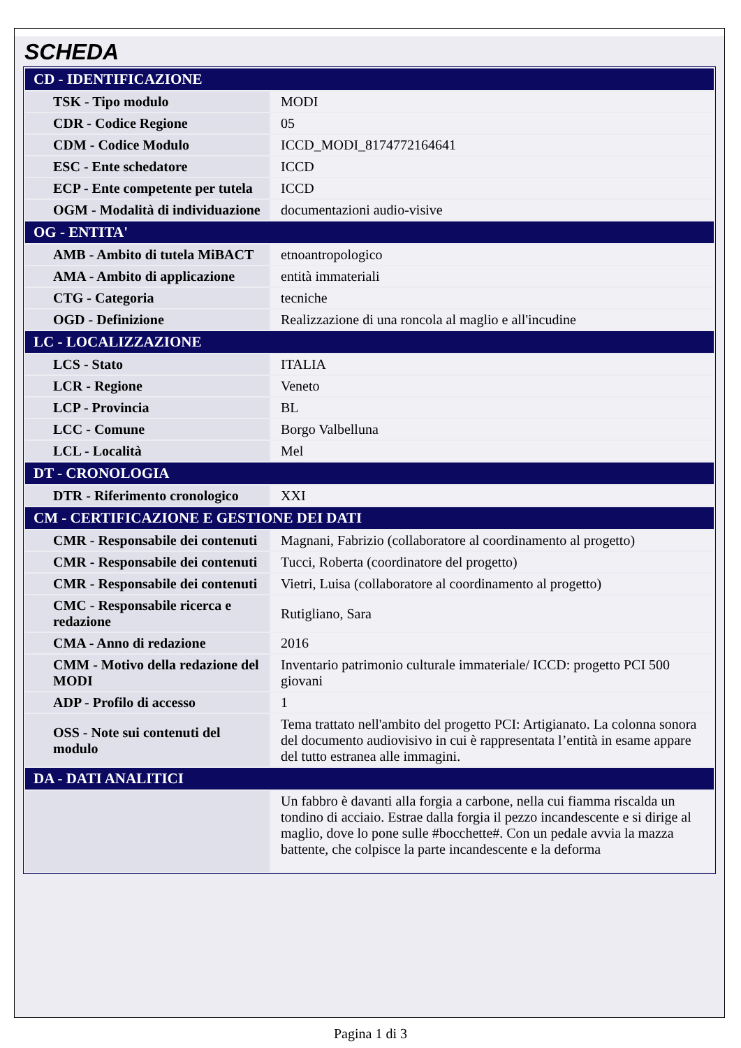SCHEDA
| CD - IDENTIFICAZIONE | |
| --- | --- |
| TSK - Tipo modulo | MODI |
| CDR - Codice Regione | 05 |
| CDM - Codice Modulo | ICCD_MODI_8174772164641 |
| ESC - Ente schedatore | ICCD |
| ECP - Ente competente per tutela | ICCD |
| OGM - Modalità di individuazione | documentazioni audio-visive |
| OG - ENTITA' | |
| AMB - Ambito di tutela MiBACT | etnoantropologico |
| AMA - Ambito di applicazione | entità immateriali |
| CTG - Categoria | tecniche |
| OGD - Definizione | Realizzazione di una roncola al maglio e all'incudine |
| LC - LOCALIZZAZIONE | |
| LCS - Stato | ITALIA |
| LCR - Regione | Veneto |
| LCP - Provincia | BL |
| LCC - Comune | Borgo Valbelluna |
| LCL - Località | Mel |
| DT - CRONOLOGIA | |
| DTR - Riferimento cronologico | XXI |
| CM - CERTIFICAZIONE E GESTIONE DEI DATI | |
| CMR - Responsabile dei contenuti | Magnani, Fabrizio (collaboratore al coordinamento al progetto) |
| CMR - Responsabile dei contenuti | Tucci, Roberta (coordinatore del progetto) |
| CMR - Responsabile dei contenuti | Vietri, Luisa (collaboratore al coordinamento al progetto) |
| CMC - Responsabile ricerca e redazione | Rutigliano, Sara |
| CMA - Anno di redazione | 2016 |
| CMM - Motivo della redazione del MODI | Inventario patrimonio culturale immateriale/ ICCD: progetto PCI 500 giovani |
| ADP - Profilo di accesso | 1 |
| OSS - Note sui contenuti del modulo | Tema trattato nell'ambito del progetto PCI: Artigianato. La colonna sonora del documento audiovisivo in cui è rappresentata l’entità in esame appare del tutto estranea alle immagini. |
| DA - DATI ANALITICI | |
| | Un fabbro è davanti alla forgia a carbone, nella cui fiamma riscalda un tondino di acciaio. Estrae dalla forgia il pezzo incandescente e si dirige al maglio, dove lo pone sulle #bocchette#. Con un pedale avvia la mazza battente, che colpisce la parte incandescente e la deforma |
Pagina 1 di 3